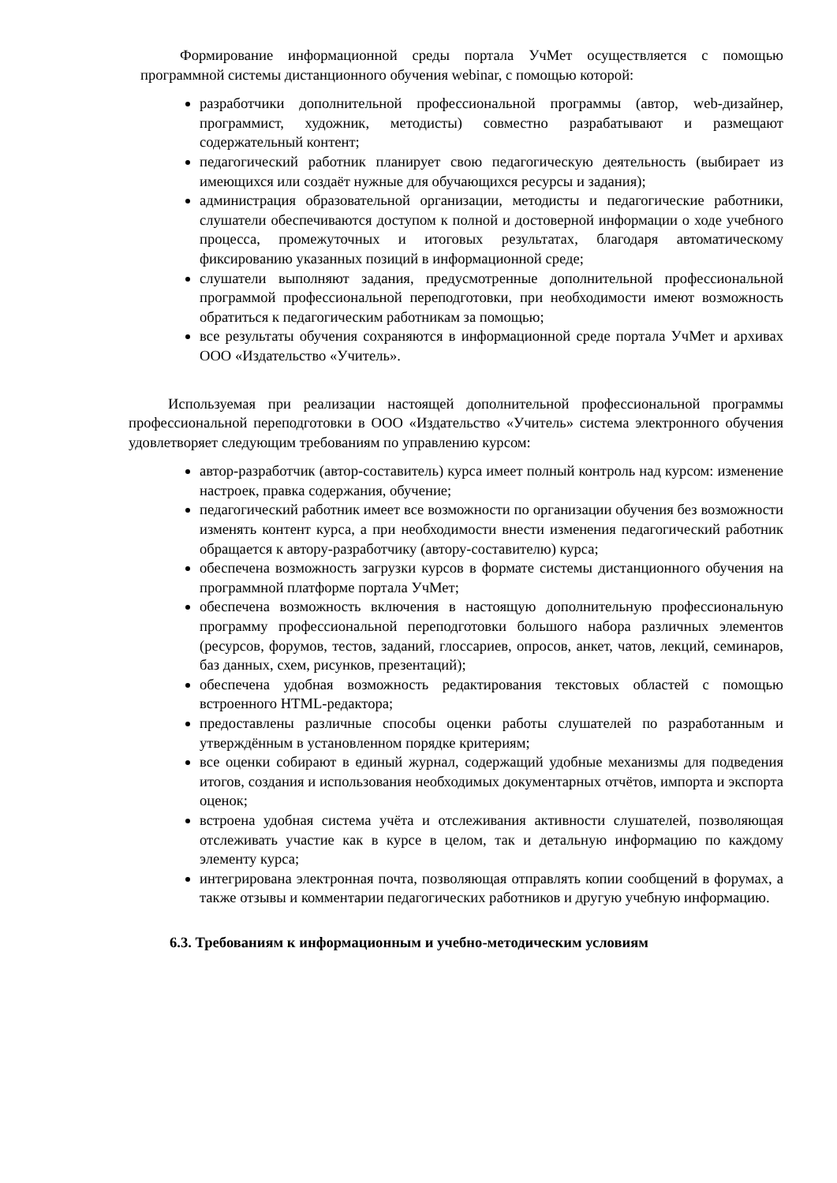Формирование информационной среды портала УчМет осуществляется с помощью программной системы дистанционного обучения webinar, с помощью которой:
разработчики дополнительной профессиональной программы (автор, web-дизайнер, программист, художник, методисты) совместно разрабатывают и размещают содержательный контент;
педагогический работник планирует свою педагогическую деятельность (выбирает из имеющихся или создаёт нужные для обучающихся ресурсы и задания);
администрация образовательной организации, методисты и педагогические работники, слушатели обеспечиваются доступом к полной и достоверной информации о ходе учебного процесса, промежуточных и итоговых результатах, благодаря автоматическому фиксированию указанных позиций в информационной среде;
слушатели выполняют задания, предусмотренные дополнительной профессиональной программой профессиональной переподготовки, при необходимости имеют возможность обратиться к педагогическим работникам за помощью;
все результаты обучения сохраняются в информационной среде портала УчМет и архивах ООО «Издательство «Учитель».
Используемая при реализации настоящей дополнительной профессиональной программы профессиональной переподготовки в ООО «Издательство «Учитель» система электронного обучения удовлетворяет следующим требованиям по управлению курсом:
автор-разработчик (автор-составитель) курса имеет полный контроль над курсом: изменение настроек, правка содержания, обучение;
педагогический работник имеет все возможности по организации обучения без возможности изменять контент курса, а при необходимости внести изменения педагогический работник обращается к автору-разработчику (автору-составителю) курса;
обеспечена возможность загрузки курсов в формате системы дистанционного обучения на программной платформе портала УчМет;
обеспечена возможность включения в настоящую дополнительную профессиональную программу профессиональной переподготовки большого набора различных элементов (ресурсов, форумов, тестов, заданий, глоссариев, опросов, анкет, чатов, лекций, семинаров, баз данных, схем, рисунков, презентаций);
обеспечена удобная возможность редактирования текстовых областей с помощью встроенного HTML-редактора;
предоставлены различные способы оценки работы слушателей по разработанным и утверждённым в установленном порядке критериям;
все оценки собирают в единый журнал, содержащий удобные механизмы для подведения итогов, создания и использования необходимых документарных отчётов, импорта и экспорта оценок;
встроена удобная система учёта и отслеживания активности слушателей, позволяющая отслеживать участие как в курсе в целом, так и детальную информацию по каждому элементу курса;
интегрирована электронная почта, позволяющая отправлять копии сообщений в форумах, а также отзывы и комментарии педагогических работников и другую учебную информацию.
6.3. Требованиям к информационным и учебно-методическим условиям